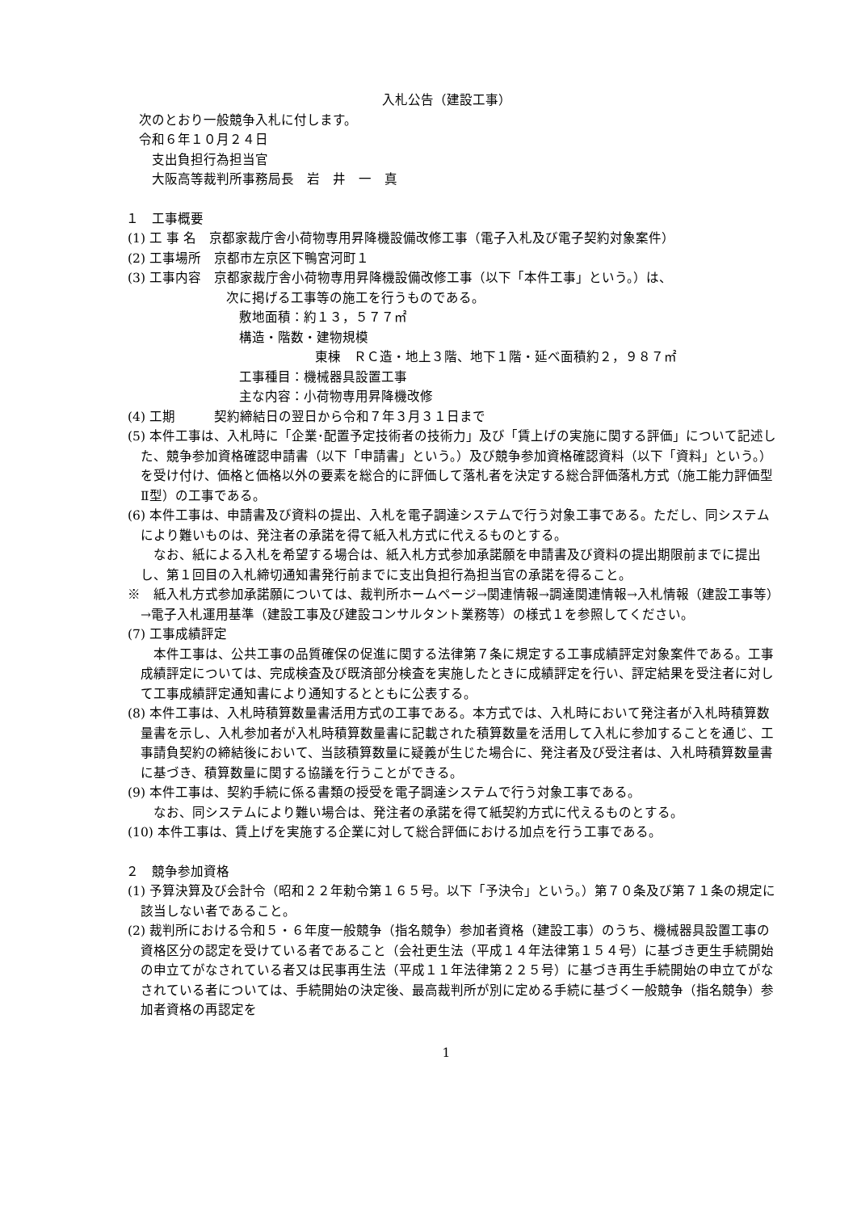入札公告（建設工事）
次のとおり一般競争入札に付します。
令和６年１０月２４日
支出負担行為担当官
大阪高等裁判所事務局長　岩　井　一　真
１　工事概要
(1) 工 事 名　京都家裁庁舎小荷物専用昇降機設備改修工事（電子入札及び電子契約対象案件）
(2) 工事場所　京都市左京区下鴨宮河町１
(3) 工事内容　京都家裁庁舎小荷物専用昇降機設備改修工事（以下「本件工事」という。）は、
次に掲げる工事等の施工を行うものである。
敷地面積：約１３，５７７㎡
構造・階数・建物規模
東棟　ＲＣ造・地上３階、地下１階・延べ面積約２，９８７㎡
工事種目：機械器具設置工事
主な内容：小荷物専用昇降機改修
(4) 工期　　　契約締結日の翌日から令和７年３月３１日まで
(5) 本件工事は、入札時に「企業･配置予定技術者の技術力」及び「賃上げの実施に関する評価」について記述した、競争参加資格確認申請書（以下「申請書」という。）及び競争参加資格確認資料（以下「資料」という。）を受け付け、価格と価格以外の要素を総合的に評価して落札者を決定する総合評価落札方式（施工能力評価型Ⅱ型）の工事である。
(6) 本件工事は、申請書及び資料の提出、入札を電子調達システムで行う対象工事である。ただし、同システムにより難いものは、発注者の承諾を得て紙入札方式に代えるものとする。
なお、紙による入札を希望する場合は、紙入札方式参加承諾願を申請書及び資料の提出期限前までに提出し、第１回目の入札締切通知書発行前までに支出負担行為担当官の承諾を得ること。
※　紙入札方式参加承諾願については、裁判所ホームページ→関連情報→調達関連情報→入札情報（建設工事等）→電子入札運用基準（建設工事及び建設コンサルタント業務等）の様式１を参照してください。
(7) 工事成績評定
本件工事は、公共工事の品質確保の促進に関する法律第７条に規定する工事成績評定対象案件である。工事成績評定については、完成検査及び既済部分検査を実施したときに成績評定を行い、評定結果を受注者に対して工事成績評定通知書により通知するとともに公表する。
(8) 本件工事は、入札時積算数量書活用方式の工事である。本方式では、入札時において発注者が入札時積算数量書を示し、入札参加者が入札時積算数量書に記載された積算数量を活用して入札に参加することを通じ、工事請負契約の締結後において、当該積算数量に疑義が生じた場合に、発注者及び受注者は、入札時積算数量書に基づき、積算数量に関する協議を行うことができる。
(9) 本件工事は、契約手続に係る書類の授受を電子調達システムで行う対象工事である。
なお、同システムにより難い場合は、発注者の承諾を得て紙契約方式に代えるものとする。
(10) 本件工事は、賃上げを実施する企業に対して総合評価における加点を行う工事である。
２　競争参加資格
(1) 予算決算及び会計令（昭和２２年勅令第１６５号。以下「予決令」という。）第７０条及び第７１条の規定に該当しない者であること。
(2) 裁判所における令和５・６年度一般競争（指名競争）参加者資格（建設工事）のうち、機械器具設置工事の資格区分の認定を受けている者であること（会社更生法（平成１４年法律第１５４号）に基づき更生手続開始の申立てがなされている者又は民事再生法（平成１１年法律第２２５号）に基づき再生手続開始の申立てがなされている者については、手続開始の決定後、最高裁判所が別に定める手続に基づく一般競争（指名競争）参加者資格の再認定を
1